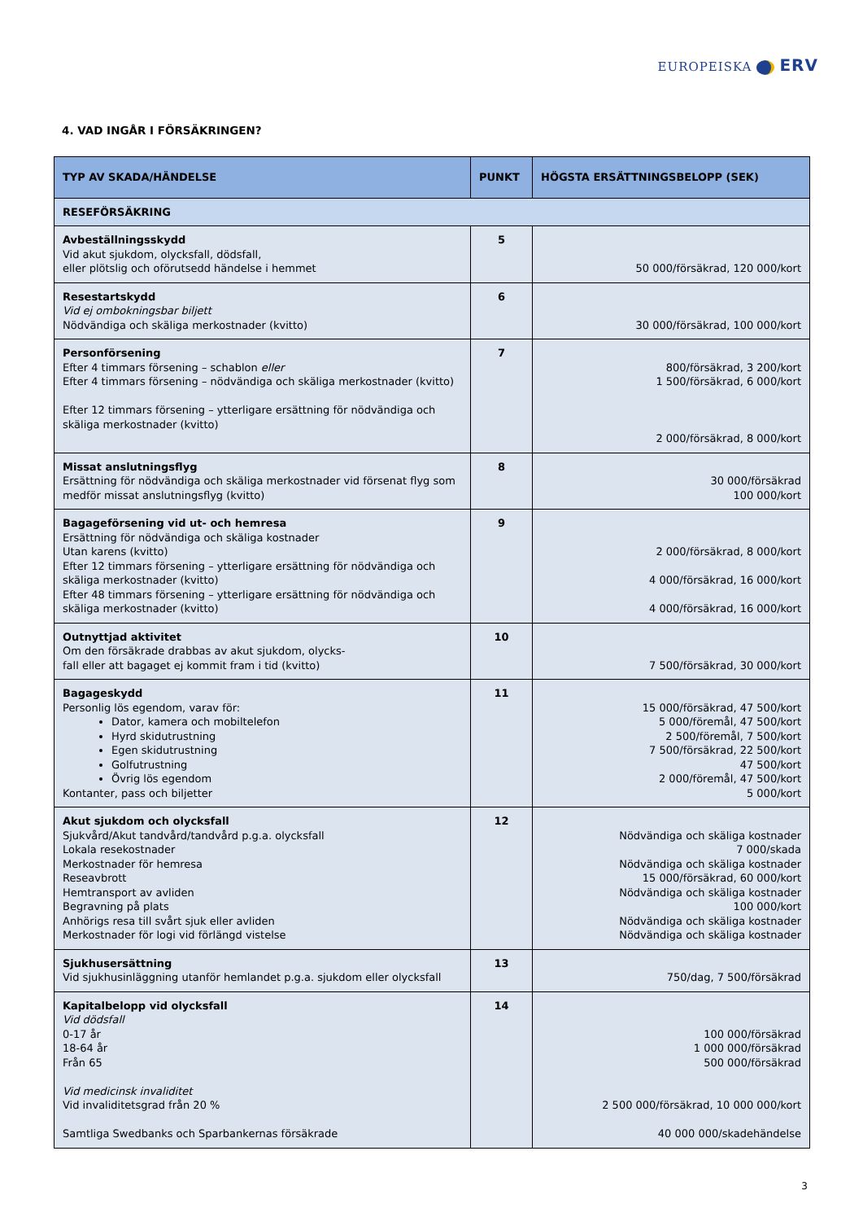EUROPEISKA ERV
4. VAD INGÅR I FÖRSÄKRINGEN?
| TYP AV SKADA/HÄNDELSE | PUNKT | HÖGSTA ERSÄTTNINGSBELOPP (SEK) |
| --- | --- | --- |
| RESEFÖRSÄKRING | | |
| Avbeställningsskydd Vid akut sjukdom, olycksfall, dödsfall, eller plötslig och oförutsedd händelse i hemmet | 5 | 50 000/försäkrad, 120 000/kort |
| Resestartskydd Vid ej ombokningsbar biljett Nödvändiga och skäliga merkostnader (kvitto) | 6 | 30 000/försäkrad, 100 000/kort |
| Personförsening Efter 4 timmars försening – schablon eller Efter 4 timmars försening – nödvändiga och skäliga merkostnader (kvitto) Efter 12 timmars försening – ytterligare ersättning för nödvändiga och skäliga merkostnader (kvitto) | 7 | 800/försäkrad, 3 200/kort 1 500/försäkrad, 6 000/kort 2 000/försäkrad, 8 000/kort |
| Missat anslutningsflyg Ersättning för nödvändiga och skäliga merkostnader vid försenat flyg som medför missat anslutningsflyg (kvitto) | 8 | 30 000/försäkrad 100 000/kort |
| Bagageförsening vid ut- och hemresa Ersättning för nödvändiga och skäliga kostnader Utan karens (kvitto) Efter 12 timmars försening – ytterligare ersättning för nödvändiga och skäliga merkostnader (kvitto) Efter 48 timmars försening – ytterligare ersättning för nödvändiga och skäliga merkostnader (kvitto) | 9 | 2 000/försäkrad, 8 000/kort 4 000/försäkrad, 16 000/kort 4 000/försäkrad, 16 000/kort |
| Outnyttjad aktivitet Om den försäkrade drabbas av akut sjukdom, olycks- fall eller att bagaget ej kommit fram i tid (kvitto) | 10 | 7 500/försäkrad, 30 000/kort |
| Bagageskydd Personlig lös egendom, varav för: Dator, kamera och mobiltelefon Hyrd skidutrustning Egen skidutrustning Golfutrustning Övrig lös egendom Kontanter, pass och biljetter | 11 | 15 000/försäkrad, 47 500/kort 5 000/föremål, 47 500/kort 2 500/föremål, 7 500/kort 7 500/försäkrad, 22 500/kort 47 500/kort 2 000/föremål, 47 500/kort 5 000/kort |
| Akut sjukdom och olycksfall Sjukvård/Akut tandvård/tandvård p.g.a. olycksfall Lokala resekostnader Merkostnader för hemresa Reseavbrott Hemtransport av avliden Begravning på plats Anhörigs resa till svårt sjuk eller avliden Merkostnader för logi vid förlängd vistelse | 12 | Nödvändiga och skäliga kostnader 7 000/skada Nödvändiga och skäliga kostnader 15 000/försäkrad, 60 000/kort Nödvändiga och skäliga kostnader 100 000/kort Nödvändiga och skäliga kostnader Nödvändiga och skäliga kostnader |
| Sjukhusersättning Vid sjukhusinläggning utanför hemlandet p.g.a. sjukdom eller olycksfall | 13 | 750/dag, 7 500/försäkrad |
| Kapitalbelopp vid olycksfall Vid dödsfall 0-17 år 18-64 år Från 65 Vid medicinsk invaliditet Vid invaliditetsgrad från 20 % Samtliga Swedbanks och Sparbankernas försäkrade | 14 | 100 000/försäkrad 1 000 000/försäkrad 500 000/försäkrad 2 500 000/försäkrad, 10 000 000/kort 40 000 000/skadehändelse |
3